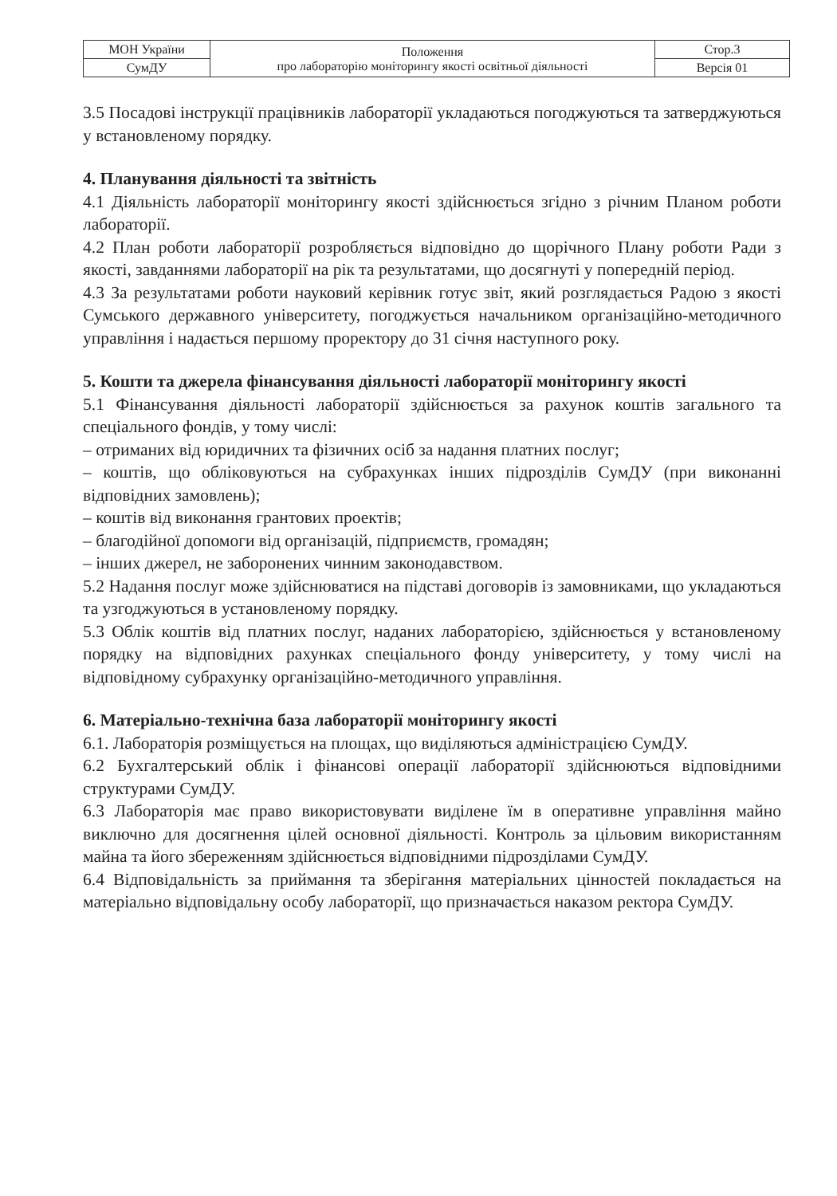| МОН України | Положення про лабораторію моніторингу якості освітньої діяльності | Стор.3 |
| СумДУ | | Версія 01 |
3.5 Посадові інструкції працівників лабораторії укладаються погоджуються та затверджуються у встановленому порядку.
4. Планування діяльності та звітність
4.1 Діяльність лабораторії моніторингу якості здійснюється згідно з річним Планом роботи лабораторії.
4.2 План роботи лабораторії розробляється відповідно до щорічного Плану роботи Ради з якості, завданнями лабораторії на рік та результатами, що досягнуті у попередній період.
4.3 За результатами роботи науковий керівник готує звіт, який розглядається Радою з якості Сумського державного університету, погоджується начальником організаційно-методичного управління і надається першому проректору до 31 січня наступного року.
5. Кошти та джерела фінансування діяльності лабораторії моніторингу якості
5.1 Фінансування діяльності лабораторії здійснюється за рахунок коштів загального та спеціального фондів, у тому числі:
– отриманих від юридичних та фізичних осіб за надання платних послуг;
– коштів, що обліковуються на субрахунках інших підрозділів СумДУ (при виконанні відповідних замовлень);
– коштів від виконання грантових проектів;
– благодійної допомоги від організацій, підприємств, громадян;
– інших джерел, не заборонених чинним законодавством.
5.2 Надання послуг може здійснюватися на підставі договорів із замовниками, що укладаються та узгоджуються в установленому порядку.
5.3 Облік коштів від платних послуг, наданих лабораторією, здійснюється у встановленому порядку на відповідних рахунках спеціального фонду університету, у тому числі на відповідному субрахунку організаційно-методичного управління.
6. Матеріально-технічна база лабораторії моніторингу якості
6.1. Лабораторія розміщується на площах, що виділяються адміністрацією СумДУ.
6.2 Бухгалтерський облік і фінансові операції лабораторії здійснюються відповідними структурами СумДУ.
6.3 Лабораторія має право використовувати виділене їм в оперативне управління майно виключно для досягнення цілей основної діяльності. Контроль за цільовим використанням майна та його збереженням здійснюється відповідними підрозділами СумДУ.
6.4 Відповідальність за приймання та зберігання матеріальних цінностей покладається на матеріально відповідальну особу лабораторії, що призначається наказом ректора СумДУ.